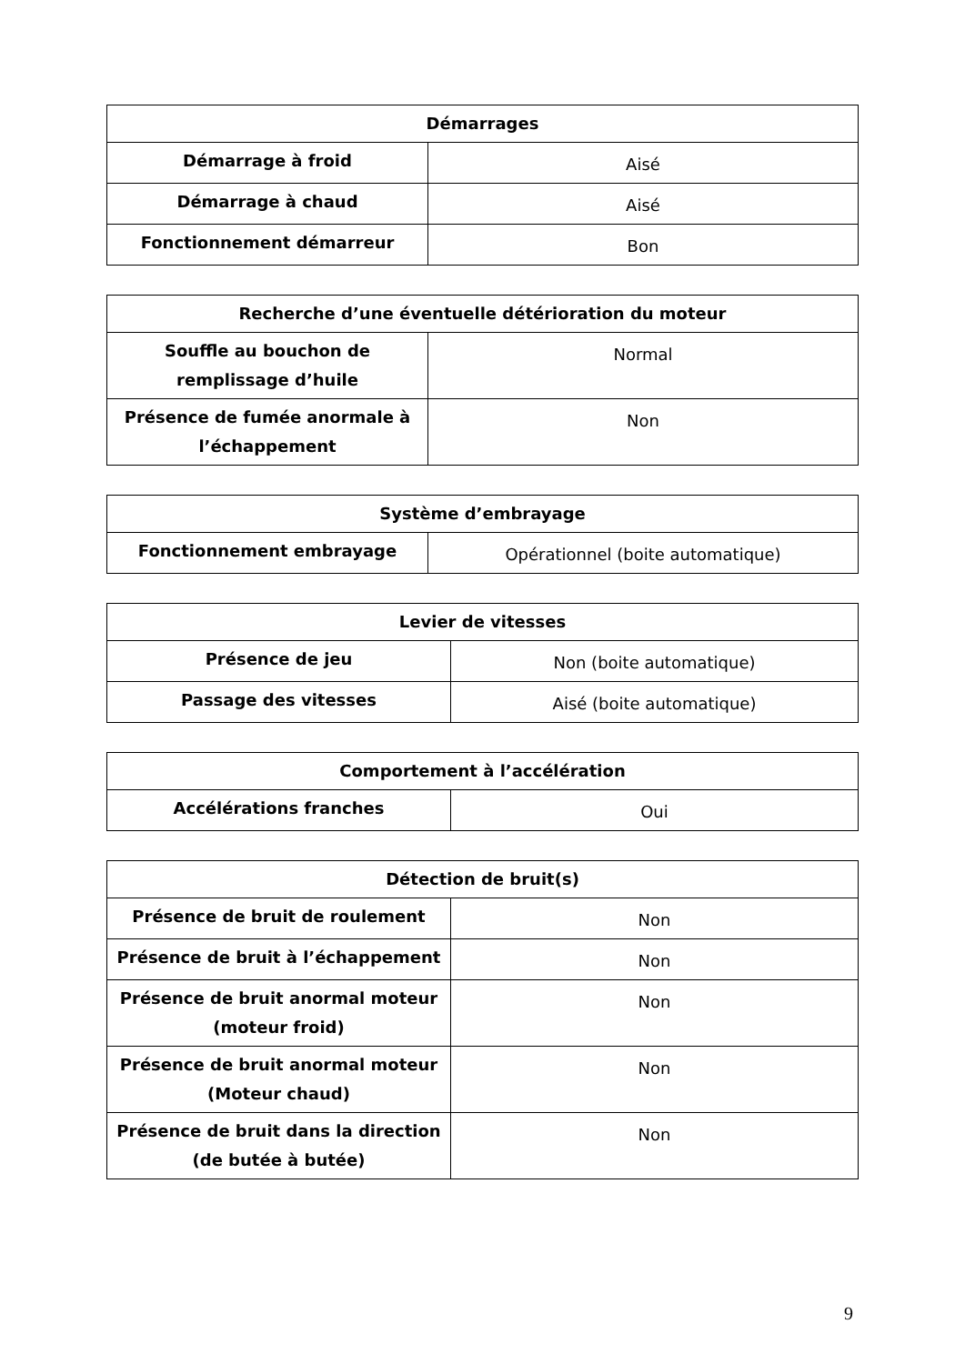| Démarrages | |
| --- | --- |
| Démarrage à froid | Aisé |
| Démarrage à chaud | Aisé |
| Fonctionnement démarreur | Bon |
| Recherche d’une éventuelle détérioration du moteur | |
| --- | --- |
| Souffle au bouchon de remplissage d’huile | Normal |
| Présence de fumée anormale à l’échappement | Non |
| Système d’embrayage | |
| --- | --- |
| Fonctionnement embrayage | Opérationnel (boite automatique) |
| Levier de vitesses | |
| --- | --- |
| Présence de jeu | Non (boite automatique) |
| Passage des vitesses | Aisé (boite automatique) |
| Comportement à l’accélération | |
| --- | --- |
| Accélérations franches | Oui |
| Détection de bruit(s) | |
| --- | --- |
| Présence de bruit de roulement | Non |
| Présence de bruit à l’échappement | Non |
| Présence de bruit anormal moteur (moteur froid) | Non |
| Présence de bruit anormal moteur (Moteur chaud) | Non |
| Présence de bruit dans la direction (de butée à butée) | Non |
9